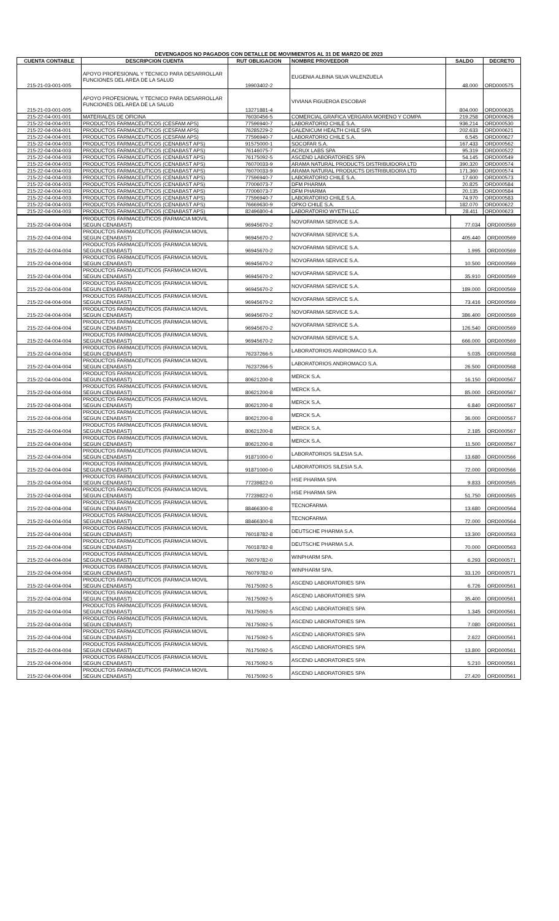DEVENGADOS NO PAGADOS CON DETALLE DE MOVIMIENTOS AL 31 DE MARZO DE 2023
| CUENTA CONTABLE | DESCRIPCION CUENTA | RUT OBLIGACION | NOMBRE PROVEEDOR | SALDO | DECRETO |
| --- | --- | --- | --- | --- | --- |
| 215-21-03-001-005 | APOYO PROFESIONAL Y TECNICO PARA DESARROLLAR FUNCIONES DEL AREA DE LA SALUD | 19903402-2 | EUGENIA ALBINA SILVA VALENZUELA | 48.000 | ORD000575 |
| 215-21-03-001-005 | APOYO PROFESIONAL Y TECNICO PARA DESARROLLAR FUNCIONES DEL AREA DE LA SALUD | 13271881-4 | VIVIANA FIGUEROA ESCOBAR | 804.000 | ORD000635 |
| 215-22-04-001-001 | MATERIALES DE OFICINA | 76030456-5 | COMERCIAL GRAFICA VERGARA MORENO Y COMPA | 219.258 | ORD000626 |
| 215-22-04-004-001 | PRODUCTOS FARMACEUTICOS (CESFAM APS) | 77596940-7 | LABORATORIO CHILE S.A. | 936.214 | ORD000530 |
| 215-22-04-004-001 | PRODUCTOS FARMACEUTICOS (CESFAM APS) | 76285229-2 | GALENICUM HEALTH CHILE SPA | 202.633 | ORD000621 |
| 215-22-04-004-001 | PRODUCTOS FARMACEUTICOS (CESFAM APS) | 77596940-7 | LABORATORIO CHILE S.A. | 6.545 | ORD000627 |
| 215-22-04-004-003 | PRODUCTOS FARMACEUTICOS (CENABAST APS) | 91575000-1 | SOCOFAR S.A. | 167.433 | ORD000562 |
| 215-22-04-004-003 | PRODUCTOS FARMACEUTICOS (CENABAST APS) | 76146075-7 | ACRUX LABS SPA | 95.319 | ORD000522 |
| 215-22-04-004-003 | PRODUCTOS FARMACEUTICOS (CENABAST APS) | 76175092-5 | ASCEND LABORATORIES SPA | 54.145 | ORD000549 |
| 215-22-04-004-003 | PRODUCTOS FARMACEUTICOS (CENABAST APS) | 76070033-9 | ARAMA NATURAL PRODUCTS DISTRIBUIDORA LTD | 390.320 | ORD000574 |
| 215-22-04-004-003 | PRODUCTOS FARMACEUTICOS (CENABAST APS) | 76070033-9 | ARAMA NATURAL PRODUCTS DISTRIBUIDORA LTD | 171.360 | ORD000574 |
| 215-22-04-004-003 | PRODUCTOS FARMACEUTICOS (CENABAST APS) | 77596940-7 | LABORATORIO CHILE S.A. | 17.600 | ORD000573 |
| 215-22-04-004-003 | PRODUCTOS FARMACEUTICOS (CENABAST APS) | 77006073-7 | DFM PHARMA | 20.825 | ORD000584 |
| 215-22-04-004-003 | PRODUCTOS FARMACEUTICOS (CENABAST APS) | 77006073-7 | DFM PHARMA | 20.135 | ORD000584 |
| 215-22-04-004-003 | PRODUCTOS FARMACEUTICOS (CENABAST APS) | 77596940-7 | LABORATORIO CHILE S.A. | 74.970 | ORD000583 |
| 215-22-04-004-003 | PRODUCTOS FARMACEUTICOS (CENABAST APS) | 76669630-9 | OPKO CHILE S.A. | 182.070 | ORD000622 |
| 215-22-04-004-003 | PRODUCTOS FARMACEUTICOS (CENABAST APS) | 82496800-4 | LABORATORIO WYETH LLC | 28.411 | ORD000623 |
| 215-22-04-004-004 | PRODUCTOS FARMACEUTICOS (FARMACIA MOVIL SEGUN CENABAST) | 96945670-2 | NOVOFARMA SERVICE S.A. | 77.034 | ORD000569 |
| 215-22-04-004-004 | PRODUCTOS FARMACEUTICOS (FARMACIA MOVIL SEGUN CENABAST) | 96945670-2 | NOVOFARMA SERVICE S.A. | 405.440 | ORD000569 |
| 215-22-04-004-004 | PRODUCTOS FARMACEUTICOS (FARMACIA MOVIL SEGUN CENABAST) | 96945670-2 | NOVOFARMA SERVICE S.A. | 1.995 | ORD000569 |
| 215-22-04-004-004 | PRODUCTOS FARMACEUTICOS (FARMACIA MOVIL SEGUN CENABAST) | 96945670-2 | NOVOFARMA SERVICE S.A. | 10.500 | ORD000569 |
| 215-22-04-004-004 | PRODUCTOS FARMACEUTICOS (FARMACIA MOVIL SEGUN CENABAST) | 96945670-2 | NOVOFARMA SERVICE S.A. | 35.910 | ORD000569 |
| 215-22-04-004-004 | PRODUCTOS FARMACEUTICOS (FARMACIA MOVIL SEGUN CENABAST) | 96945670-2 | NOVOFARMA SERVICE S.A. | 189.000 | ORD000569 |
| 215-22-04-004-004 | PRODUCTOS FARMACEUTICOS (FARMACIA MOVIL SEGUN CENABAST) | 96945670-2 | NOVOFARMA SERVICE S.A. | 73.416 | ORD000569 |
| 215-22-04-004-004 | PRODUCTOS FARMACEUTICOS (FARMACIA MOVIL SEGUN CENABAST) | 96945670-2 | NOVOFARMA SERVICE S.A. | 386.400 | ORD000569 |
| 215-22-04-004-004 | PRODUCTOS FARMACEUTICOS (FARMACIA MOVIL SEGUN CENABAST) | 96945670-2 | NOVOFARMA SERVICE S.A. | 126.540 | ORD000569 |
| 215-22-04-004-004 | PRODUCTOS FARMACEUTICOS (FARMACIA MOVIL SEGUN CENABAST) | 96945670-2 | NOVOFARMA SERVICE S.A. | 666.000 | ORD000569 |
| 215-22-04-004-004 | PRODUCTOS FARMACEUTICOS (FARMACIA MOVIL SEGUN CENABAST) | 76237266-5 | LABORATORIOS ANDROMACO S.A. | 5.035 | ORD000568 |
| 215-22-04-004-004 | PRODUCTOS FARMACEUTICOS (FARMACIA MOVIL SEGUN CENABAST) | 76237266-5 | LABORATORIOS ANDROMACO S.A. | 26.500 | ORD000568 |
| 215-22-04-004-004 | PRODUCTOS FARMACEUTICOS (FARMACIA MOVIL SEGUN CENABAST) | 80621200-8 | MERCK S.A. | 16.150 | ORD000567 |
| 215-22-04-004-004 | PRODUCTOS FARMACEUTICOS (FARMACIA MOVIL SEGUN CENABAST) | 80621200-8 | MERCK S.A. | 85.000 | ORD000567 |
| 215-22-04-004-004 | PRODUCTOS FARMACEUTICOS (FARMACIA MOVIL SEGUN CENABAST) | 80621200-8 | MERCK S.A. | 6.840 | ORD000567 |
| 215-22-04-004-004 | PRODUCTOS FARMACEUTICOS (FARMACIA MOVIL SEGUN CENABAST) | 80621200-8 | MERCK S.A. | 36.000 | ORD000567 |
| 215-22-04-004-004 | PRODUCTOS FARMACEUTICOS (FARMACIA MOVIL SEGUN CENABAST) | 80621200-8 | MERCK S.A. | 2.185 | ORD000567 |
| 215-22-04-004-004 | PRODUCTOS FARMACEUTICOS (FARMACIA MOVIL SEGUN CENABAST) | 80621200-8 | MERCK S.A. | 11.500 | ORD000567 |
| 215-22-04-004-004 | PRODUCTOS FARMACEUTICOS (FARMACIA MOVIL SEGUN CENABAST) | 91871000-0 | LABORATORIOS SILESIA S.A. | 13.680 | ORD000566 |
| 215-22-04-004-004 | PRODUCTOS FARMACEUTICOS (FARMACIA MOVIL SEGUN CENABAST) | 91871000-0 | LABORATORIOS SILESIA S.A. | 72.000 | ORD000566 |
| 215-22-04-004-004 | PRODUCTOS FARMACEUTICOS (FARMACIA MOVIL SEGUN CENABAST) | 77239822-0 | HSE PHARMA SPA | 9.833 | ORD000565 |
| 215-22-04-004-004 | PRODUCTOS FARMACEUTICOS (FARMACIA MOVIL SEGUN CENABAST) | 77239822-0 | HSE PHARMA SPA | 51.750 | ORD000565 |
| 215-22-04-004-004 | PRODUCTOS FARMACEUTICOS (FARMACIA MOVIL SEGUN CENABAST) | 88466300-8 | TECNOFARMA | 13.680 | ORD000564 |
| 215-22-04-004-004 | PRODUCTOS FARMACEUTICOS (FARMACIA MOVIL SEGUN CENABAST) | 88466300-8 | TECNOFARMA | 72.000 | ORD000564 |
| 215-22-04-004-004 | PRODUCTOS FARMACEUTICOS (FARMACIA MOVIL SEGUN CENABAST) | 76018782-8 | DEUTSCHE PHARMA S.A. | 13.300 | ORD000563 |
| 215-22-04-004-004 | PRODUCTOS FARMACEUTICOS (FARMACIA MOVIL SEGUN CENABAST) | 76018782-8 | DEUTSCHE PHARMA S.A. | 70.000 | ORD000563 |
| 215-22-04-004-004 | PRODUCTOS FARMACEUTICOS (FARMACIA MOVIL SEGUN CENABAST) | 76079782-0 | WINPHARM SPA. | 6.293 | ORD000571 |
| 215-22-04-004-004 | PRODUCTOS FARMACEUTICOS (FARMACIA MOVIL SEGUN CENABAST) | 76079782-0 | WINPHARM SPA. | 33.120 | ORD000571 |
| 215-22-04-004-004 | PRODUCTOS FARMACEUTICOS (FARMACIA MOVIL SEGUN CENABAST) | 76175092-5 | ASCEND LABORATORIES SPA | 6.726 | ORD000561 |
| 215-22-04-004-004 | PRODUCTOS FARMACEUTICOS (FARMACIA MOVIL SEGUN CENABAST) | 76175092-5 | ASCEND LABORATORIES SPA | 35.400 | ORD000561 |
| 215-22-04-004-004 | PRODUCTOS FARMACEUTICOS (FARMACIA MOVIL SEGUN CENABAST) | 76175092-5 | ASCEND LABORATORIES SPA | 1.345 | ORD000561 |
| 215-22-04-004-004 | PRODUCTOS FARMACEUTICOS (FARMACIA MOVIL SEGUN CENABAST) | 76175092-5 | ASCEND LABORATORIES SPA | 7.080 | ORD000561 |
| 215-22-04-004-004 | PRODUCTOS FARMACEUTICOS (FARMACIA MOVIL SEGUN CENABAST) | 76175092-5 | ASCEND LABORATORIES SPA | 2.622 | ORD000561 |
| 215-22-04-004-004 | PRODUCTOS FARMACEUTICOS (FARMACIA MOVIL SEGUN CENABAST) | 76175092-5 | ASCEND LABORATORIES SPA | 13.800 | ORD000561 |
| 215-22-04-004-004 | PRODUCTOS FARMACEUTICOS (FARMACIA MOVIL SEGUN CENABAST) | 76175092-5 | ASCEND LABORATORIES SPA | 5.210 | ORD000561 |
| 215-22-04-004-004 | PRODUCTOS FARMACEUTICOS (FARMACIA MOVIL SEGUN CENABAST) | 76175092-5 | ASCEND LABORATORIES SPA | 27.420 | ORD000561 |